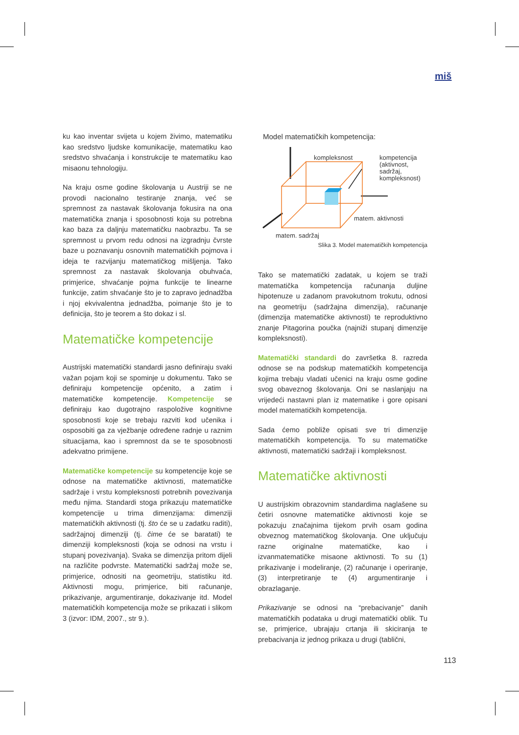miš
ku kao inventar svijeta u kojem živimo, matematiku kao sredstvo ljudske komunikacije, matematiku kao sredstvo shvaćanja i konstrukcije te matematiku kao misaonu tehnologiju.
Na kraju osme godine školovanja u Austriji se ne provodi nacionalno testiranje znanja, već se spremnost za nastavak školovanja fokusira na ona matematička znanja i sposobnosti koja su potrebna kao baza za daljnju matematičku naobrazbu. Ta se spremnost u prvom redu odnosi na izgradnju čvrste baze u poznavanju osnovnih matematičkih pojmova i ideja te razvijanju matematičkog mišljenja. Tako spremnost za nastavak školovanja obuhvaća, primjerice, shvaćanje pojma funkcije te linearne funkcije, zatim shvaćanje što je to zapravo jednadžba i njoj ekvivalentna jednadžba, poimanje što je to definicija, što je teorem a što dokaz i sl.
Matematičke kompetencije
Austrijski matematički standardi jasno definiraju svaki važan pojam koji se spominje u dokumentu. Tako se definiraju kompetencije općenito, a zatim i matematičke kompetencije. Kompetencije se definiraju kao dugotrajno raspoložive kognitivne sposobnosti koje se trebaju razviti kod učenika i osposobiti ga za vježbanje određene radnje u raznim situacijama, kao i spremnost da se te sposobnosti adekvatno primijene.
Matematičke kompetencije su kompetencije koje se odnose na matematičke aktivnosti, matematičke sadržaje i vrstu kompleksnosti potrebnih povezivanja među njima. Standardi stoga prikazuju matematičke kompetencije u trima dimenzijama: dimenziji matematičkih aktivnosti (tj. što će se u zadatku raditi), sadržajnoj dimenziji (tj. čime će se baratati) te dimenziji kompleksnosti (koja se odnosi na vrstu i stupanj povezivanja). Svaka se dimenzija pritom dijeli na različite podvrste. Matematički sadržaj može se, primjerice, odnositi na geometriju, statistiku itd. Aktivnosti mogu, primjerice, biti računanje, prikazivanje, argumentiranje, dokazivanje itd. Model matematičkih kompetencija može se prikazati i slikom 3 (izvor: IDM, 2007., str 9.).
Model matematičkih kompetencija:
kompleksnost
kompetencija
(aktivnost,
sadržaj,
kompleksnost)
matem. aktivnosti
matem. sadržaj
Slika 3. Model matematičkih kompetencija
Tako se matematički zadatak, u kojem se traži matematička kompetencija računanja duljine hipotenuze u zadanom pravokutnom trokutu, odnosi na geometriju (sadržajna dimenzija), računanje (dimenzija matematičke aktivnosti) te reproduktivno znanje Pitagorina poučka (najniži stupanj dimenzije kompleksnosti).
Matematički standardi do završetka 8. razreda odnose se na podskup matematičkih kompetencija kojima trebaju vladati učenici na kraju osme godine svog obaveznog školovanja. Oni se naslanjaju na vrijedeći nastavni plan iz matematike i gore opisani model matematičkih kompetencija.
Sada ćemo pobliže opisati sve tri dimenzije matematičkih kompetencija. To su matematičke aktivnosti, matematički sadržaji i kompleksnost.
Matematičke aktivnosti
U austrijskim obrazovnim standardima naglašene su četiri osnovne matematičke aktivnosti koje se pokazuju značajnima tijekom prvih osam godina obveznog matematičkog školovanja. One uključuju razne originalne matematičke, kao i izvanmatematičke misaone aktivnosti. To su (1) prikazivanje i modeliranje, (2) računanje i operiranje, (3) interpretiranje te (4) argumentiranje i obrazlaganje.
Prikazivanje se odnosi na “prebacivanje” danih matematičkih podataka u drugi matematički oblik. Tu se, primjerice, ubrajaju crtanja ili skiciranja te prebacivanja iz jednog prikaza u drugi (tablični,
113